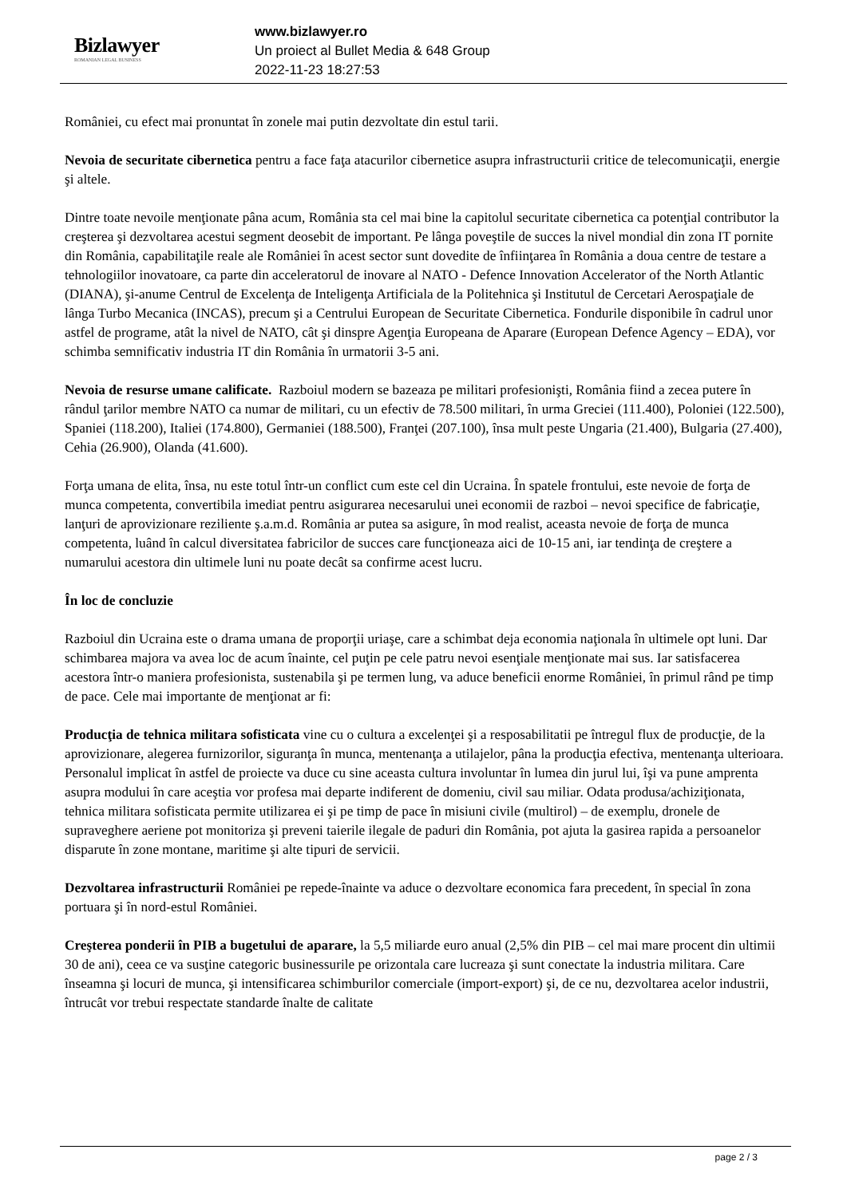Bizlawyer
ROMANIAN LEGAL BUSINESS
www.bizlawyer.ro
Un proiect al Bullet Media & 648 Group
2022-11-23 18:27:53
României, cu efect mai pronuntat în zonele mai putin dezvoltate din estul tarii.
Nevoia de securitate cibernetica pentru a face faţa atacurilor cibernetice asupra infrastructurii critice de telecomunicaţii, energie şi altele.
Dintre toate nevoile menţionate pâna acum, România sta cel mai bine la capitolul securitate cibernetica ca potenţial contributor la creşterea şi dezvoltarea acestui segment deosebit de important. Pe lânga poveştile de succes la nivel mondial din zona IT pornite din România, capabilitaţile reale ale României în acest sector sunt dovedite de înfiinţarea în România a doua centre de testare a tehnologiilor inovatoare, ca parte din acceleratorul de inovare al NATO - Defence Innovation Accelerator of the North Atlantic (DIANA), şi-anume Centrul de Excelenţa de Inteligenţa Artificiala de la Politehnica şi Institutul de Cercetari Aerospaţiale de lânga Turbo Mecanica (INCAS), precum şi a Centrului European de Securitate Cibernetica. Fondurile disponibile în cadrul unor astfel de programe, atât la nivel de NATO, cât şi dinspre Agenţia Europeana de Aparare (European Defence Agency – EDA), vor schimba semnificativ industria IT din România în urmatorii 3-5 ani.
Nevoia de resurse umane calificate. Razboiul modern se bazeaza pe militari profesionişti, România fiind a zecea putere în rândul ţarilor membre NATO ca numar de militari, cu un efectiv de 78.500 militari, în urma Greciei (111.400), Poloniei (122.500), Spaniei (118.200), Italiei (174.800), Germaniei (188.500), Franţei (207.100), însa mult peste Ungaria (21.400), Bulgaria (27.400), Cehia (26.900), Olanda (41.600).
Forţa umana de elita, însa, nu este totul într-un conflict cum este cel din Ucraina. În spatele frontului, este nevoie de forţa de munca competenta, convertibila imediat pentru asigurarea necesarului unei economii de razboi – nevoi specifice de fabricaţie, lanţuri de aprovizionare reziliente ş.a.m.d. România ar putea sa asigure, în mod realist, aceasta nevoie de forţa de munca competenta, luând în calcul diversitatea fabricilor de succes care funcţioneaza aici de 10-15 ani, iar tendinţa de creştere a numarului acestora din ultimele luni nu poate decât sa confirme acest lucru.
În loc de concluzie
Razboiul din Ucraina este o drama umana de proporţii uriaşe, care a schimbat deja economia naţionala în ultimele opt luni. Dar schimbarea majora va avea loc de acum înainte, cel puţin pe cele patru nevoi esenţiale menţionate mai sus. Iar satisfacerea acestora într-o maniera profesionista, sustenabila şi pe termen lung, va aduce beneficii enorme României, în primul rând pe timp de pace. Cele mai importante de menţionat ar fi:
Producţia de tehnica militara sofisticata vine cu o cultura a excelenţei şi a resposabilitatii pe întregul flux de producţie, de la aprovizionare, alegerea furnizorilor, siguranţa în munca, mentenanţa a utilajelor, pâna la producţia efectiva, mentenanţa ulterioara. Personalul implicat în astfel de proiecte va duce cu sine aceasta cultura involuntar în lumea din jurul lui, îşi va pune amprenta asupra modului în care aceştia vor profesa mai departe indiferent de domeniu, civil sau miliar. Odata produsa/achiziţionata, tehnica militara sofisticata permite utilizarea ei şi pe timp de pace în misiuni civile (multirol) – de exemplu, dronele de supraveghere aeriene pot monitoriza şi preveni taierile ilegale de paduri din România, pot ajuta la gasirea rapida a persoanelor disparute în zone montane, maritime şi alte tipuri de servicii.
Dezvoltarea infrastructurii României pe repede-înainte va aduce o dezvoltare economica fara precedent, în special în zona portuara şi în nord-estul României.
Creşterea ponderii în PIB a bugetului de aparare, la 5,5 miliarde euro anual (2,5% din PIB – cel mai mare procent din ultimii 30 de ani), ceea ce va susţine categoric businessurile pe orizontala care lucreaza şi sunt conectate la industria militara. Care înseamna şi locuri de munca, şi intensificarea schimburilor comerciale (import-export) şi, de ce nu, dezvoltarea acelor industrii, întrucât vor trebui respectate standarde înalte de calitate
page 2 / 3